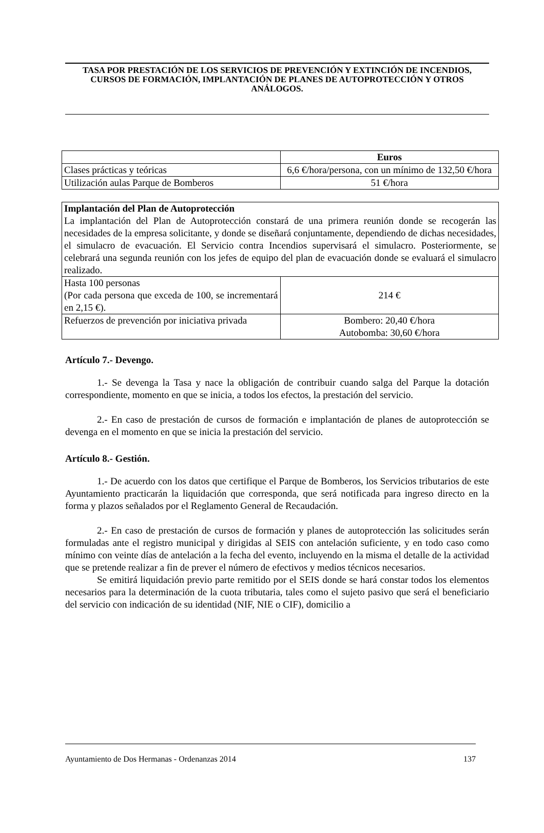TASA POR PRESTACIÓN DE LOS SERVICIOS DE PREVENCIÓN Y EXTINCIÓN DE INCENDIOS, CURSOS DE FORMACIÓN, IMPLANTACIÓN DE PLANES DE AUTOPROTECCIÓN Y OTROS ANÁLOGOS.
| | Euros |
| --- | --- |
| Clases prácticas y teóricas | 6,6 €/hora/persona, con un mínimo de 132,50 €/hora |
| Utilización aulas Parque de Bomberos | 51 €/hora |
| Implantación del Plan de Autoprotección La implantación del Plan de Autoprotección constará de una primera reunión donde se recogerán las necesidades de la empresa solicitante, y donde se diseñará conjuntamente, dependiendo de dichas necesidades, el simulacro de evacuación. El Servicio contra Incendios supervisará el simulacro. Posteriormente, se celebrará una segunda reunión con los jefes de equipo del plan de evacuación donde se evaluará el simulacro realizado. | |
| Hasta 100 personas (Por cada persona que exceda de 100, se incrementará en 2,15 €). | 214 € |
| Refuerzos de prevención por iniciativa privada | Bombero: 20,40 €/hora Autobomba: 30,60 €/hora |
Artículo 7.- Devengo.
1.- Se devenga la Tasa y nace la obligación de contribuir cuando salga del Parque la dotación correspondiente, momento en que se inicia, a todos los efectos, la prestación del servicio.
2.- En caso de prestación de cursos de formación e implantación de planes de autoprotección se devenga en el momento en que se inicia la prestación del servicio.
Artículo 8.- Gestión.
1.- De acuerdo con los datos que certifique el Parque de Bomberos, los Servicios tributarios de este Ayuntamiento practicarán la liquidación que corresponda, que será notificada para ingreso directo en la forma y plazos señalados por el Reglamento General de Recaudación.
2.- En caso de prestación de cursos de formación y planes de autoprotección las solicitudes serán formuladas ante el registro municipal y dirigidas al SEIS con antelación suficiente, y en todo caso como mínimo con veinte días de antelación a la fecha del evento, incluyendo en la misma el detalle de la actividad que se pretende realizar a fin de prever el número de efectivos y medios técnicos necesarios.
Se emitirá liquidación previo parte remitido por el SEIS donde se hará constar todos los elementos necesarios para la determinación de la cuota tributaria, tales como el sujeto pasivo que será el beneficiario del servicio con indicación de su identidad (NIF, NIE o CIF), domicilio a
Ayuntamiento de Dos Hermanas - Ordenanzas 2014 137